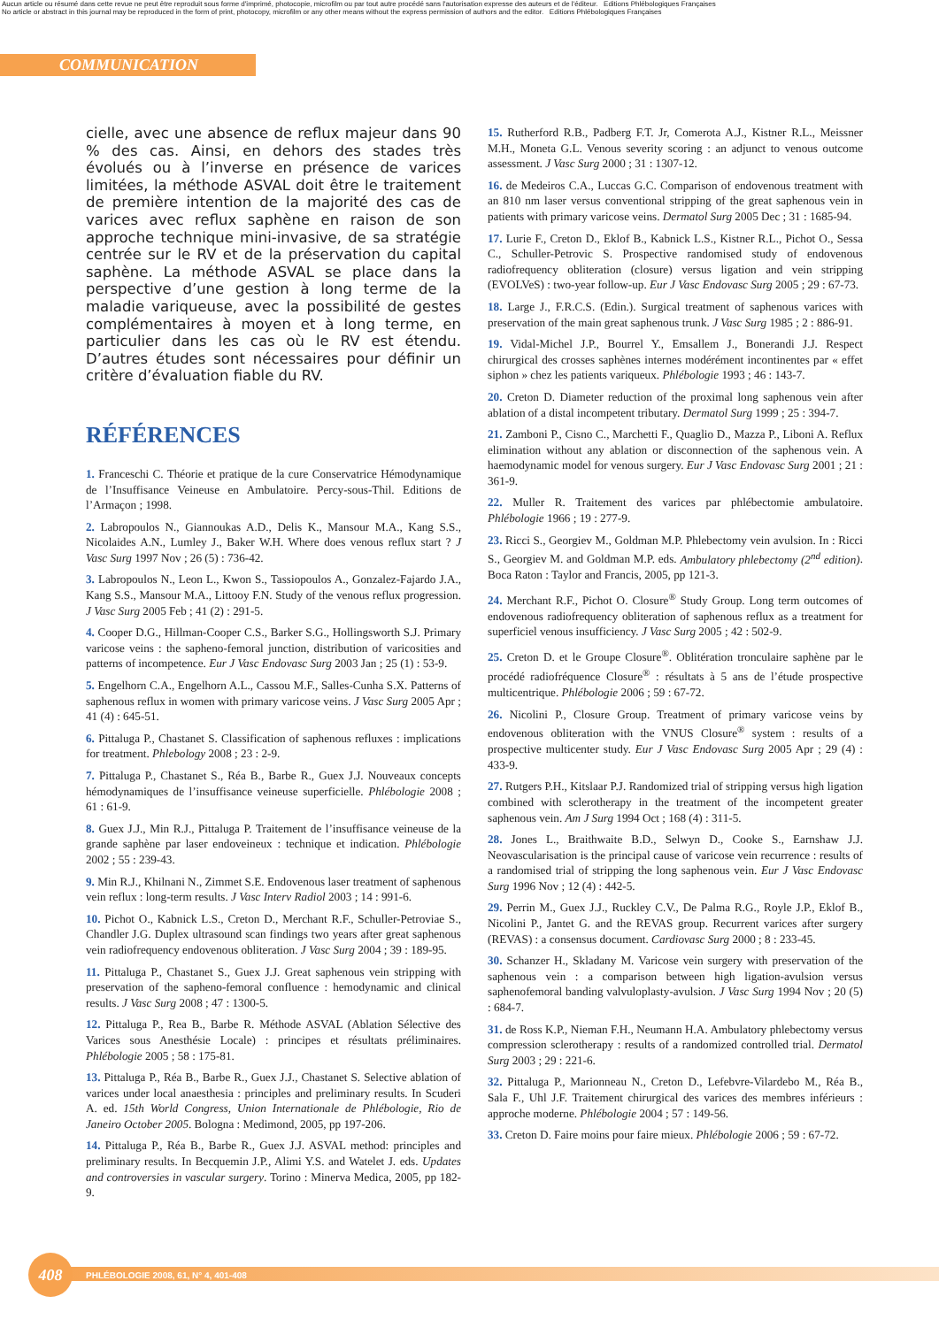Aucun article ou résumé dans cette revue ne peut être reproduit sous forme d'imprimé, photocopie, microfilm ou par tout autre procédé sans l'autorisation expresse des auteurs et de l'éditeur. Editions Phlébologiques Françaises
No article or abstract in this journal may be reproduced in the form of print, photocopy, microfilm or any other means without the express permission of authors and the editor. Editions Phlébologiques Françaises
COMMUNICATION
cielle, avec une absence de reflux majeur dans 90 % des cas. Ainsi, en dehors des stades très évolués ou à l’inverse en présence de varices limitées, la méthode ASVAL doit être le traitement de première intention de la majorité des cas de varices avec reflux saphène en raison de son approche technique mini-invasive, de sa stratégie centrée sur le RV et de la préservation du capital saphène. La méthode ASVAL se place dans la perspective d’une gestion à long terme de la maladie variqueuse, avec la possibilité de gestes complémentaires à moyen et à long terme, en particulier dans les cas où le RV est étendu. D’autres études sont nécessaires pour définir un critère d’évaluation fiable du RV.
RÉFÉRENCES
1. Franceschi C. Théorie et pratique de la cure Conservatrice Hémodynamique de l’Insuffisance Veineuse en Ambulatoire. Percy-sous-Thil. Editions de l’Armaçon ; 1998.
2. Labropoulos N., Giannoukas A.D., Delis K., Mansour M.A., Kang S.S., Nicolaides A.N., Lumley J., Baker W.H. Where does venous reflux start ? J Vasc Surg 1997 Nov ; 26 (5) : 736-42.
3. Labropoulos N., Leon L., Kwon S., Tassiopoulos A., Gonzalez-Fajardo J.A., Kang S.S., Mansour M.A., Littooy F.N. Study of the venous reflux progression. J Vasc Surg 2005 Feb ; 41 (2) : 291-5.
4. Cooper D.G., Hillman-Cooper C.S., Barker S.G., Hollingsworth S.J. Primary varicose veins : the sapheno-femoral junction, distribution of varicosities and patterns of incompetence. Eur J Vasc Endovasc Surg 2003 Jan ; 25 (1) : 53-9.
5. Engelhorn C.A., Engelhorn A.L., Cassou M.F., Salles-Cunha S.X. Patterns of saphenous reflux in women with primary varicose veins. J Vasc Surg 2005 Apr ; 41 (4) : 645-51.
6. Pittaluga P., Chastanet S. Classification of saphenous refluxes : implications for treatment. Phlebology 2008 ; 23 : 2-9.
7. Pittaluga P., Chastanet S., Réa B., Barbe R., Guex J.J. Nouveaux concepts hémodynamiques de l’insuffisance veineuse superficielle. Phlébologie 2008 ; 61 : 61-9.
8. Guex J.J., Min R.J., Pittaluga P. Traitement de l’insuffisance veineuse de la grande saphène par laser endoveineux : technique et indication. Phlébologie 2002 ; 55 : 239-43.
9. Min R.J., Khilnani N., Zimmet S.E. Endovenous laser treatment of saphenous vein reflux : long-term results. J Vasc Interv Radiol 2003 ; 14 : 991-6.
10. Pichot O., Kabnick L.S., Creton D., Merchant R.F., Schuller-Petroviae S., Chandler J.G. Duplex ultrasound scan findings two years after great saphenous vein radiofrequency endovenous obliteration. J Vasc Surg 2004 ; 39 : 189-95.
11. Pittaluga P., Chastanet S., Guex J.J. Great saphenous vein stripping with preservation of the sapheno-femoral confluence : hemodynamic and clinical results. J Vasc Surg 2008 ; 47 : 1300-5.
12. Pittaluga P., Rea B., Barbe R. Méthode ASVAL (Ablation Sélective des Varices sous Anesthésie Locale) : principes et résultats préliminaires. Phlébologie 2005 ; 58 : 175-81.
13. Pittaluga P., Réa B., Barbe R., Guex J.J., Chastanet S. Selective ablation of varices under local anaesthesia : principles and preliminary results. In Scuderi A. ed. 15th World Congress, Union Internationale de Phlébologie, Rio de Janeiro October 2005. Bologna : Medimond, 2005, pp 197-206.
14. Pittaluga P., Réa B., Barbe R., Guex J.J. ASVAL method: principles and preliminary results. In Becquemin J.P., Alimi Y.S. and Watelet J. eds. Updates and controversies in vascular surgery. Torino : Minerva Medica, 2005, pp 182-9.
15. Rutherford R.B., Padberg F.T. Jr, Comerota A.J., Kistner R.L., Meissner M.H., Moneta G.L. Venous severity scoring : an adjunct to venous outcome assessment. J Vasc Surg 2000 ; 31 : 1307-12.
16. de Medeiros C.A., Luccas G.C. Comparison of endovenous treatment with an 810 nm laser versus conventional stripping of the great saphenous vein in patients with primary varicose veins. Dermatol Surg 2005 Dec ; 31 : 1685-94.
17. Lurie F., Creton D., Eklof B., Kabnick L.S., Kistner R.L., Pichot O., Sessa C., Schuller-Petrovic S. Prospective randomised study of endovenous radiofrequency obliteration (closure) versus ligation and vein stripping (EVOLVeS) : two-year follow-up. Eur J Vasc Endovasc Surg 2005 ; 29 : 67-73.
18. Large J., F.R.C.S. (Edin.). Surgical treatment of saphenous varices with preservation of the main great saphenous trunk. J Vasc Surg 1985 ; 2 : 886-91.
19. Vidal-Michel J.P., Bourrel Y., Emsallem J., Bonerandi J.J. Respect chirurgical des crosses saphènes internes modérément incontinentes par « effet siphon » chez les patients variqueux. Phlébologie 1993 ; 46 : 143-7.
20. Creton D. Diameter reduction of the proximal long saphenous vein after ablation of a distal incompetent tributary. Dermatol Surg 1999 ; 25 : 394-7.
21. Zamboni P., Cisno C., Marchetti F., Quaglio D., Mazza P., Liboni A. Reflux elimination without any ablation or disconnection of the saphenous vein. A haemodynamic model for venous surgery. Eur J Vasc Endovasc Surg 2001 ; 21 : 361-9.
22. Muller R. Traitement des varices par phlébectomie ambulatoire. Phlébologie 1966 ; 19 : 277-9.
23. Ricci S., Georgiev M., Goldman M.P. Phlebectomy vein avulsion. In : Ricci S., Georgiev M. and Goldman M.P. eds. Ambulatory phlebectomy (2<sup>nd</sup> edition). Boca Raton : Taylor and Francis, 2005, pp 121-3.
24. Merchant R.F., Pichot O. Closure<sup>®</sup> Study Group. Long term outcomes of endovenous radiofrequency obliteration of saphenous reflux as a treatment for superficiel venous insufficiency. J Vasc Surg 2005 ; 42 : 502-9.
25. Creton D. et le Groupe Closure<sup>®</sup>. Oblitération tronculaire saphène par le procédé radiofréquence Closure<sup>®</sup> : résultats à 5 ans de l’étude prospective multicentrique. Phlébologie 2006 ; 59 : 67-72.
26. Nicolini P., Closure Group. Treatment of primary varicose veins by endovenous obliteration with the VNUS Closure<sup>®</sup> system : results of a prospective multicenter study. Eur J Vasc Endovasc Surg 2005 Apr ; 29 (4) : 433-9.
27. Rutgers P.H., Kitslaar P.J. Randomized trial of stripping versus high ligation combined with sclerotherapy in the treatment of the incompetent greater saphenous vein. Am J Surg 1994 Oct ; 168 (4) : 311-5.
28. Jones L., Braithwaite B.D., Selwyn D., Cooke S., Earnshaw J.J. Neovascularisation is the principal cause of varicose vein recurrence : results of a randomised trial of stripping the long saphenous vein. Eur J Vasc Endovasc Surg 1996 Nov ; 12 (4) : 442-5.
29. Perrin M., Guex J.J., Ruckley C.V., De Palma R.G., Royle J.P., Eklof B., Nicolini P., Jantet G. and the REVAS group. Recurrent varices after surgery (REVAS) : a consensus document. Cardiovasc Surg 2000 ; 8 : 233-45.
30. Schanzer H., Skladany M. Varicose vein surgery with preservation of the saphenous vein : a comparison between high ligation-avulsion versus saphenofemoral banding valvuloplasty-avulsion. J Vasc Surg 1994 Nov ; 20 (5) : 684-7.
31. de Ross K.P., Nieman F.H., Neumann H.A. Ambulatory phlebectomy versus compression sclerotherapy : results of a randomized controlled trial. Dermatol Surg 2003 ; 29 : 221-6.
32. Pittaluga P., Marionneau N., Creton D., Lefebvre-Vilardebo M., Réa B., Sala F., Uhl J.F. Traitement chirurgical des varices des membres inférieurs : approche moderne. Phlébologie 2004 ; 57 : 149-56.
33. Creton D. Faire moins pour faire mieux. Phlébologie 2006 ; 59 : 67-72.
408 PHLÉBOLOGIE 2008, 61, N° 4, 401-408